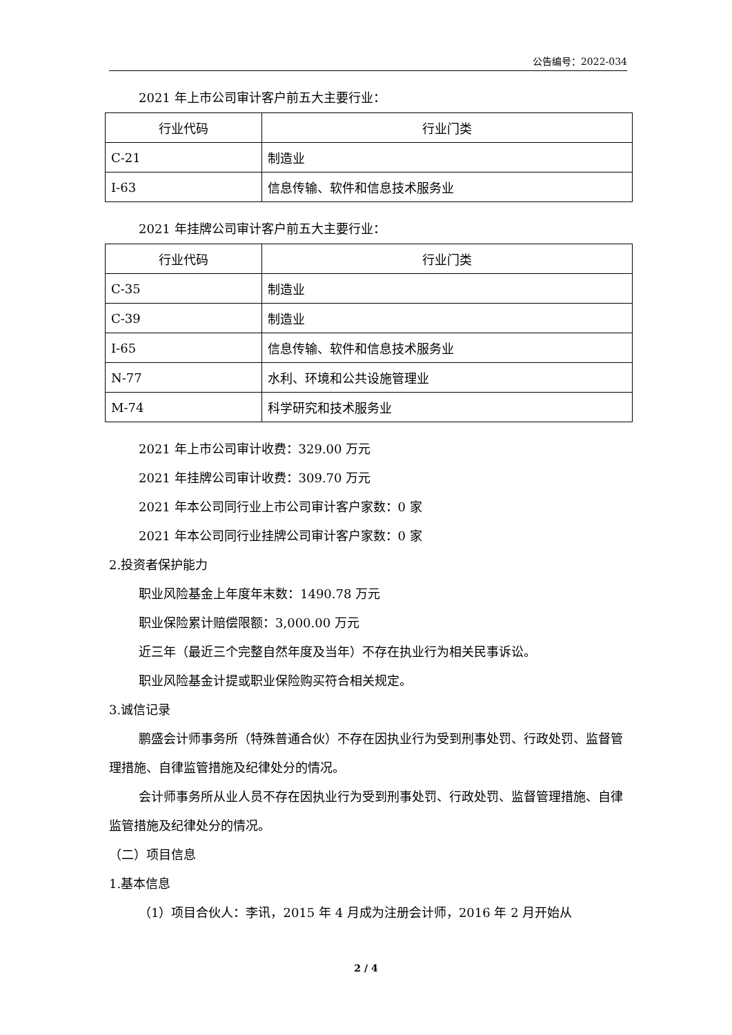公告编号：2022-034
2021 年上市公司审计客户前五大主要行业：
| 行业代码 | 行业门类 |
| --- | --- |
| C-21 | 制造业 |
| I-63 | 信息传输、软件和信息技术服务业 |
2021 年挂牌公司审计客户前五大主要行业：
| 行业代码 | 行业门类 |
| --- | --- |
| C-35 | 制造业 |
| C-39 | 制造业 |
| I-65 | 信息传输、软件和信息技术服务业 |
| N-77 | 水利、环境和公共设施管理业 |
| M-74 | 科学研究和技术服务业 |
2021 年上市公司审计收费：329.00 万元
2021 年挂牌公司审计收费：309.70 万元
2021 年本公司同行业上市公司审计客户家数：0 家
2021 年本公司同行业挂牌公司审计客户家数：0 家
2.投资者保护能力
职业风险基金上年度年末数：1490.78 万元
职业保险累计赔偿限额：3,000.00 万元
近三年（最近三个完整自然年度及当年）不存在执业行为相关民事诉讼。
职业风险基金计提或职业保险购买符合相关规定。
3.诚信记录
鹏盛会计师事务所（特殊普通合伙）不存在因执业行为受到刑事处罚、行政处罚、监督管理措施、自律监管措施及纪律处分的情况。
会计师事务所从业人员不存在因执业行为受到刑事处罚、行政处罚、监督管理措施、自律监管措施及纪律处分的情况。
（二）项目信息
1.基本信息
（1）项目合伙人：李讯，2015 年 4 月成为注册会计师，2016 年 2 月开始从
2 / 4